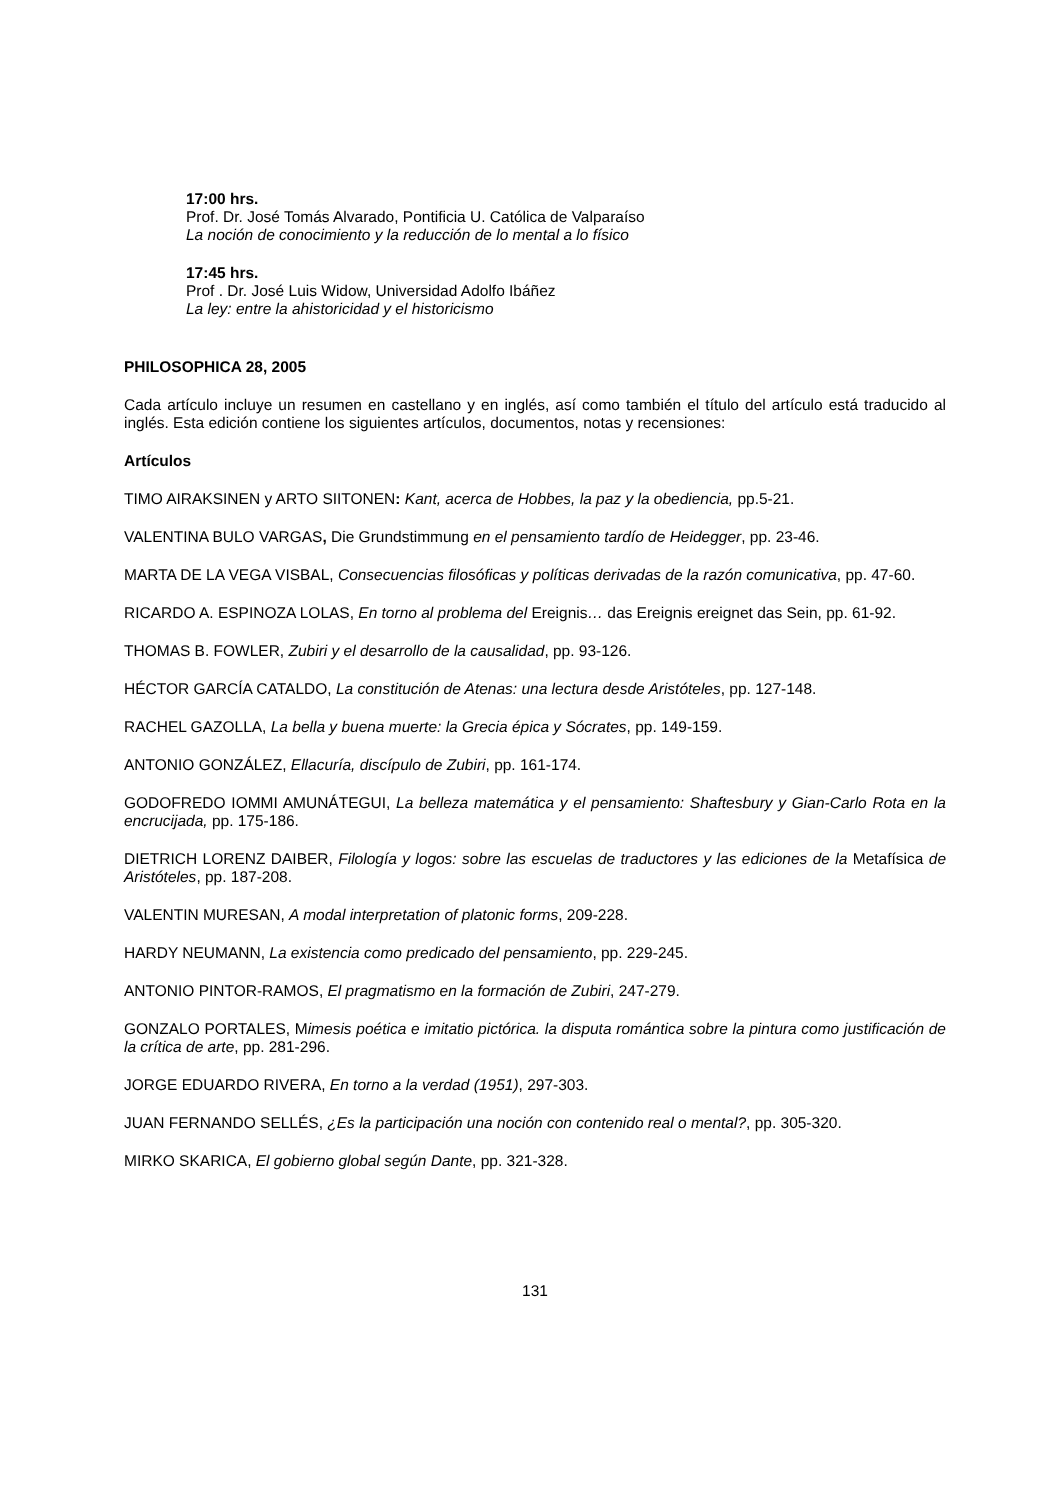17:00 hrs.
Prof. Dr. José Tomás Alvarado, Pontificia U. Católica de Valparaíso
La noción de conocimiento y la reducción de lo mental a lo físico
17:45 hrs.
Prof . Dr. José Luis Widow, Universidad Adolfo Ibáñez
La ley: entre la ahistoricidad y el historicismo
PHILOSOPHICA 28, 2005
Cada artículo incluye un resumen en castellano y en inglés, así como también el título del artículo está traducido al inglés. Esta edición contiene los siguientes artículos, documentos, notas y recensiones:
Artículos
TIMO AIRAKSINEN y ARTO SIITONEN: Kant, acerca de Hobbes, la paz y la obediencia, pp.5-21.
VALENTINA BULO VARGAS, Die Grundstimmung en el pensamiento tardío de Heidegger, pp. 23-46.
MARTA DE LA VEGA VISBAL, Consecuencias filosóficas y políticas derivadas de la razón comunicativa, pp. 47-60.
RICARDO A. ESPINOZA LOLAS, En torno al problema del Ereignis… das Ereignis ereignet das Sein, pp. 61-92.
THOMAS B. FOWLER, Zubiri y el desarrollo de la causalidad, pp. 93-126.
HÉCTOR GARCÍA CATALDO, La constitución de Atenas: una lectura desde Aristóteles, pp. 127-148.
RACHEL GAZOLLA, La bella y buena muerte: la Grecia épica y Sócrates, pp. 149-159.
ANTONIO GONZÁLEZ, Ellacuría, discípulo de Zubiri, pp. 161-174.
GODOFREDO IOMMI AMUNÁTEGUI, La belleza matemática y el pensamiento: Shaftesbury y Gian-Carlo Rota en la encrucijada, pp. 175-186.
DIETRICH LORENZ DAIBER, Filología y logos: sobre las escuelas de traductores y las ediciones de la Metafísica de Aristóteles, pp. 187-208.
VALENTIN MURESAN, A modal interpretation of platonic forms, 209-228.
HARDY NEUMANN, La existencia como predicado del pensamiento, pp. 229-245.
ANTONIO PINTOR-RAMOS, El pragmatismo en la formación de Zubiri, 247-279.
GONZALO PORTALES, Mimesis poética e imitatio pictórica. la disputa romántica sobre la pintura como justificación de la crítica de arte, pp. 281-296.
JORGE EDUARDO RIVERA, En torno a la verdad (1951), 297-303.
JUAN FERNANDO SELLÉS, ¿Es la participación una noción con contenido real o mental?, pp. 305-320.
MIRKO SKARICA, El gobierno global según Dante, pp. 321-328.
131